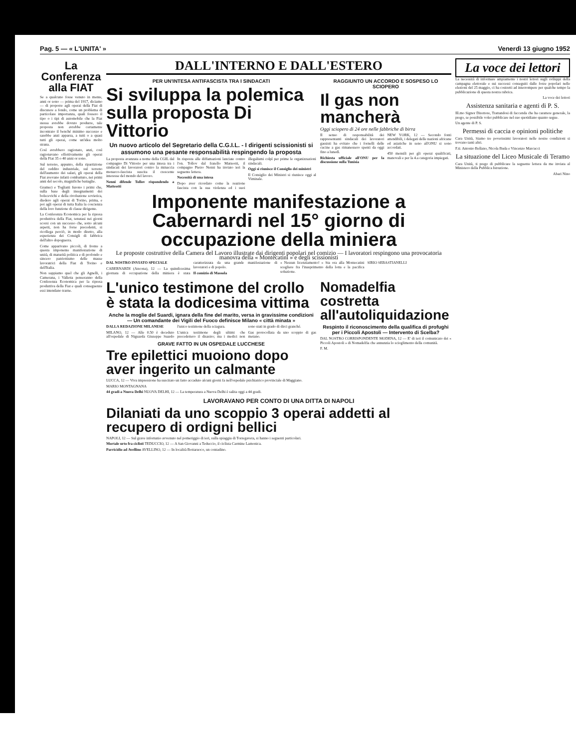Pag. 5 — « L'UNITA' » Venerdì 13 giugno 1952
La Conferenza alla FIAT
Se a qualcuno fosse venuto in mente, anni or sono — prima del 1917, diciamo — di proporre agli operai della Fiat di discutere a fondo, come un problema di particolare importanza, quali fossero il tipo o i tipi di automobile che la Fiat stessa avrebbe dovuto produrre, tale proposta non avrebbe certamente incontrato il benché minimo successo e sarebbe anzi apparsa, a tutti o a quasi tutti gli operai, come un'idea molto strana.
Così avrebbero ragionato, anzi, così ragionavano effettivamente gli operai della Fiat 35 o 40 anni or sono.
Sul terreno, appunto, della ripartizione del reddito industriale, sul terreno dell'aumento dei salari, gli operai della Fiat avevano infatti combattuto, nei primi anni del secolo, magnifiche battaglie.
Gramsci e Togliatti furono i primi che, sulla base degli insegnamenti dei bolscevichi e della rivoluzione sovietica, diedero agli operai di Torino, prima, e poi agli operai di tutta Italia la coscienza della loro funzione di classe dirigente.
La Conferenza Economica per la ripresa produttiva della Fiat, tenutasi nei giorni scorsi con un successo che, sotto alcuni aspetti, non ha forse precedenti, si ricollega perciò, in modo diretto, alla esperienza dei Consigli di fabbrica dell'altro dopoguerra.
Come apparivano piccoli, di fronte a questa imponente manifestazione di unità, di maturità politica e di profondo e sincero patriottismo delle masse lavoratrici della Fiat di Torino e dell'Italia.
Non sappiamo quel che gli Agnelli, i Camerana, i Valletta penseranno della Conferenza Economica per la ripresa produttiva della Fiat e quali conseguenze essi intendano trarne.
DALL'INTERNO E DALL'ESTERO
PER UN'INTESA ANTIFASCISTA TRA I SINDACATI
Si sviluppa la polemica sulla proposta Di Vittorio
Un nuovo articolo del Segretario della C.G.I.L. - I dirigenti scissionisti si assumono una pesante responsabilità respingendo la proposta
La proposta avanzata a nome della CGIL dal compagno Di Vittorio per una intesa tra i sindacati dei lavoratori contro la minaccia monarco-fascista suscita il crescente interesse del mondo del lavoro.
Nenni difende Tollov rispondendo a Matteotti
In risposta alle diffamazioni lanciate contro l'on. Tollov dal fratello Matteotti, il compagno Pietro Nenni ha inviato ieri la seguente lettera.
Necessità di una intesa
Dopo aver ricordato come la reazione fascista con la sua violenza ed i suoi illegalismi colpì per prime le organizzazioni sindacali.
Oggi si riunisce il Consiglio dei ministri
Il Consiglio dei Ministri si riunisce oggi al Viminale.
RAGGIUNTO UN ACCORDO E SOSPESO LO SCIOPERO
Il gas non mancherà
Oggi sciopero di 24 ore nelle fabbriche di birra
Il senso di responsabilità dei rappresentanti sindacali dei lavoratori gassisti ha evitato che i fornelli delle cucine a gas rimanessero spenti da oggi fino a lunedì.
Richiesta ufficiale all'ONU per la discussione sulla Tunisia
NEW YORK, 12 — Secondo fonti attendibili, i delegati delle nazioni africane ed asiatiche in seno all'ONU si sono accordati.
450 mensili per gli operai qualificati, manovali e per la 4.a categoria impiegati.
Imponente manifestazione a Cabernardi nel 15° giorno di occupazione della miniera
Le proposte costruttive della Camera del Lavoro illustrate dai dirigenti popolari nel comizio — I lavoratori respingono una provocatoria manovra della « Montecatini » e degli scissionisti
DAL NOSTRO INVIATO SPECIALE
CABERNARDI (Ancona), 12 — La quindicesima giornata di occupazione della miniera è stata caratterizzata da una grande manifestazione di lavoratori e di popolo.
Il comizio di Massola
« Nessun licenziamento! » Sta ora alla Montecatini scegliere fra l'inasprimento della lotta e la pacifica soluzione.
SIRIO SEBASTIANELLI
L'unico testimone del crollo è stata la dodicesima vittima
Anche la moglie del Suardi, ignara della fine del marito, versa in gravissime condizioni — Un comandante dei Vigili del Fuoco definisce Milano « città minata »
DALLA REDAZIONE MILANESE
MILANO, 12 — Alle 0.50 è deceduto all'ospedale di Niguarda Giuseppe Suardo l'unico testimone della sciagura.
L'unica testimone degli ultimi che precedettero il disastro; ma i medici non sono stati in grado di dirci granché.
Gas protocollata da uno scoppio di gas metano.
GRAVE FATTO IN UN OSPEDALE LUCCHESE
Tre epilettici muoiono dopo aver ingerito un calmante
LUCCA, 12 — Viva impressione ha suscitato un fatto accaduto alcuni giorni fa nell'ospedale psichiatrico provinciale di Maggiano.
MARIO MONTAGNANA
44 gradi a Nuova Delhi NUOVA DELHI, 12 — La temperatura a Nuova Delhi è salita oggi a 44 gradi.
Nomadelfia costretta all'autoliquidazione
Respinto il riconoscimento della qualifica di profughi per i Piccoli Apostoli — Intervento di Scelba?
DAL NOSTRO CORRISPONDENTE MODENA, 12 — E' di ieri il comunicato dei « Piccoli Apostoli » di Nomadelfia che annunzia lo scioglimento della comunità.
F. M.
LAVORAVANO PER CONTO DI UNA DITTA DI NAPOLI
Dilaniati da uno scoppio 3 operai addetti al recupero di ordigni bellici
NAPOLI, 12 — Sul grave infortunio avvenuto nel pomeriggio di ieri, sulla spiaggia di Torregaveta, si hanno i seguenti particolari.
Mortale urto fra ciclisti TEDUCCIO, 12 — A San Giovanni a Teduccio, il ciclista Carmine Lamonica.
Parricidio ad Avellino AVELLINO, 12 — In località Bottaruoco, un contadino.
La voce dei lettori
La necessità di informare ampiamente i nostri lettori sugli sviluppi della campagna elettorale e sui successi conseguiti dalle forze popolari nelle elezioni del 25 maggio, ci ha costretti ad interrompere per qualche tempo la pubblicazione di questa nostra rubrica.
La voce dei lettori
Assistenza sanitaria e agenti di P. S.
Ill.mo Signor Direttore, Trattandosi di faccenda che ha carattere generale, la prego, se possibile voler pubblicare nel suo quotidiano quanto segue.
Un agente di P. S.
Permessi di caccia e opinioni politiche
Cara Unità, Siamo tre poverissimi lavoratori nelle nostre condizioni si trovano tanti altri.
F.ti: Antonio Bellano, Nicola Buda e Vincenzo Marcucci
La situazione del Liceo Musicale di Teramo
Cara Unità, ti prego di pubblicare la seguente lettera da me inviata al Ministero della Pubblica Istruzione.
Abari Nino